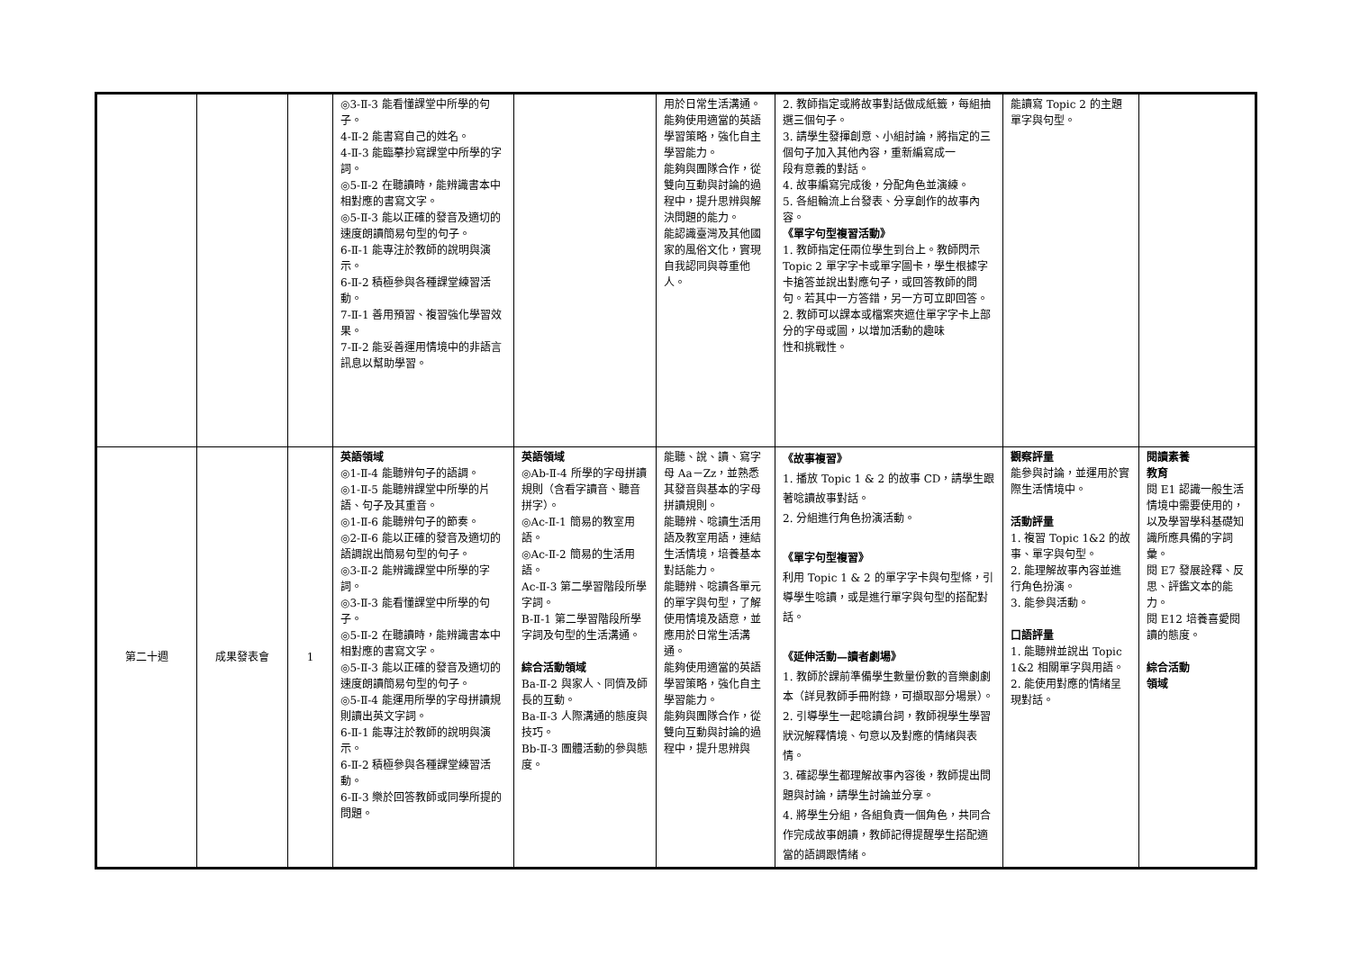| | | | ◎3-Ⅱ-3 能看懂課堂中所學的句子。 4-Ⅱ-2 能書寫自己的姓名。 4-Ⅱ-3 能臨摹抄寫課堂中所學的字詞。 ◎5-Ⅱ-2 在聽讀時，能辨識書本中相對應的書寫文字。 ◎5-Ⅱ-3 能以正確的發音及適切的速度朗讀簡易句型的句子。 6-Ⅱ-1 能專注於教師的說明與演示。 6-Ⅱ-2 積極參與各種課堂練習活動。 7-Ⅱ-1 善用預習、複習強化學習效果。 7-Ⅱ-2 能妥善運用情境中的非語言訊息以幫助學習。 | | 用於日常生活溝通。 能夠使用適當的英語學習策略，強化自主學習能力。 能夠與團隊合作，從雙向互動與討論的過程中，提升思辨與解決問題的能力。 能認識臺灣及其他國家的風俗文化，實現自我認同與尊重他人。 | 2. 教師指定或將故事對話做成紙籤，每組抽選三個句子。 3. 請學生發揮創意、小組討論，將指定的三個句子加入其他內容，重新編寫成一 段有意義的對話。 4. 故事編寫完成後，分配角色並演練。 5. 各組輪流上台發表、分享創作的故事內容。 《單字句型複習活動》 1. 教師指定任兩位學生到台上。教師閃示 Topic 2 單字字卡或單字圖卡，學生根據字卡搶答並說出對應句子，或回答教師的問句。若其中一方答錯，另一方可立即回答。 2. 教師可以課本或檔案夾遮住單字字卡上部分的字母或圖，以增加活動的趣味 性和挑戰性。 | 能讀寫 Topic 2 的主題單字與句型。 | |
| 第二十週 | 成果發表會 | 1 | 英語領域 ◎1-Ⅱ-4 能聽辨句子的語調。 ◎1-Ⅱ-5 能聽辨課堂中所學的片語、句子及其重音。 ◎1-Ⅱ-6 能聽辨句子的節奏。 ◎2-Ⅱ-6 能以正確的發音及適切的語調說出簡易句型的句子。 ◎3-Ⅱ-2 能辨識課堂中所學的字詞。 ◎3-Ⅱ-3 能看懂課堂中所學的句子。 ◎5-Ⅱ-2 在聽讀時，能辨識書本中相對應的書寫文字。 ◎5-Ⅱ-3 能以正確的發音及適切的速度朗讀簡易句型的句子。 ◎5-Ⅱ-4 能運用所學的字母拼讀規則讀出英文字詞。 6-Ⅱ-1 能專注於教師的說明與演示。 6-Ⅱ-2 積極參與各種課堂練習活動。 6-Ⅱ-3 樂於回答教師或同學所提的問題。 | 英語領域 ◎Ab-Ⅱ-4 所學的字母拼讀規則（含看字讀音、聽音拼字）。 ◎Ac-Ⅱ-1 簡易的教室用語。 ◎Ac-Ⅱ-2 簡易的生活用語。 Ac-Ⅱ-3 第二學習階段所學字詞。 B-Ⅱ-1 第二學習階段所學字詞及句型的生活溝通。 綜合活動領域 Ba-Ⅱ-2 與家人、同儕及師長的互動。 Ba-Ⅱ-3 人際溝通的態度與技巧。 Bb-Ⅱ-3 團體活動的參與態度。 | 能聽、說、讀、寫字母 Aa－Zz，並熟悉其發音與基本的字母拼讀規則。 能聽辨、唸讀生活用語及教室用語，連結生活情境，培養基本對話能力。 能聽辨、唸讀各單元的單字與句型，了解使用情境及語意，並應用於日常生活溝通。 能夠使用適當的英語學習策略，強化自主學習能力。 能夠與團隊合作，從雙向互動與討論的過程中，提升思辨與 | 《故事複習》 1. 播放 Topic 1 & 2 的故事 CD，請學生跟著唸讀故事對話。 2. 分組進行角色扮演活動。 《單字句型複習》 利用 Topic 1 & 2 的單字字卡與句型條，引導學生唸讀，或是進行單字與句型的搭配對話。 《延伸活動—讀者劇場》 1. 教師於課前準備學生數量份數的音樂劇劇本（詳見教師手冊附錄，可擷取部分場景）。 2. 引導學生一起唸讀台詞，教師視學生學習狀況解釋情境、句意以及對應的情緒與表情。 3. 確認學生都理解故事內容後，教師提出問題與討論，請學生討論並分享。 4. 將學生分組，各組負責一個角色，共同合作完成故事朗讀，教師記得提醒學生搭配適當的語調跟情緒。 | 觀察評量 能參與討論，並運用於實際生活情境中。 活動評量 1. 複習 Topic 1&2 的故事、單字與句型。 2. 能理解故事內容並進行角色扮演。 3. 能參與活動。 口語評量 1. 能聽辨並說出 Topic 1&2 相關單字與用語。 2. 能使用對應的情緒呈現對話。 | 閱讀素養 教育 閱 E1 認識一般生活情境中需要使用的，以及學習學科基礎知識所應具備的字詞彙。 閱 E7 發展詮釋、反思、評鑑文本的能力。 閱 E12 培養喜愛閱讀的態度。 綜合活動 領域 |